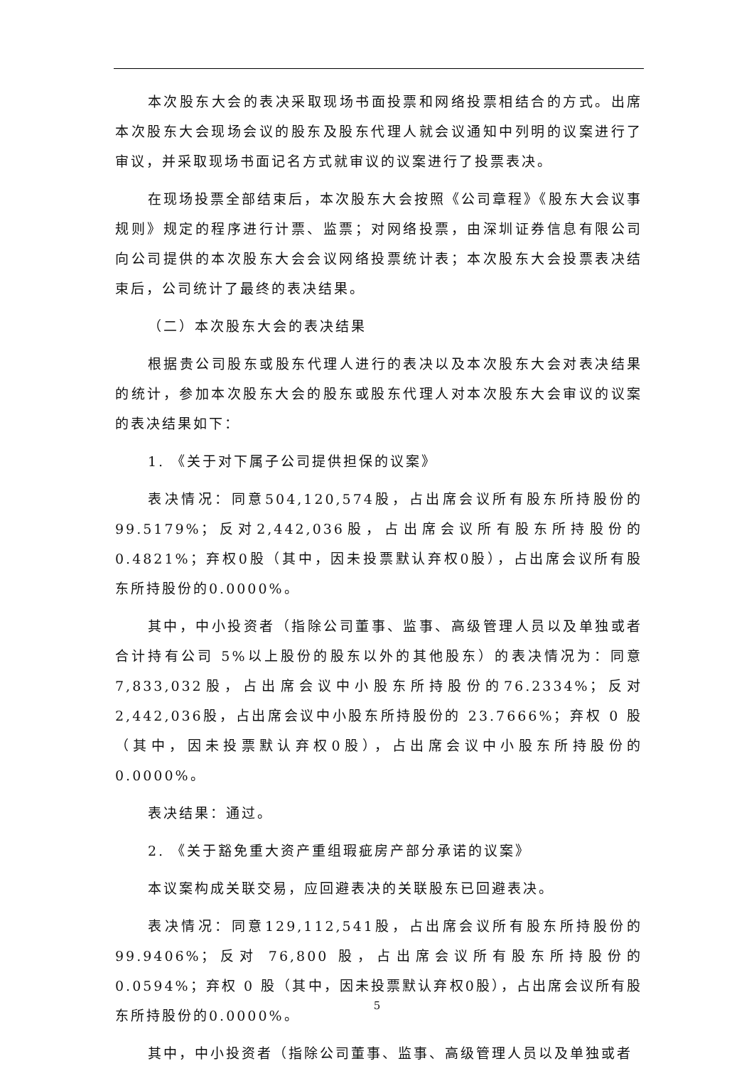本次股东大会的表决采取现场书面投票和网络投票相结合的方式。出席本次股东大会现场会议的股东及股东代理人就会议通知中列明的议案进行了审议，并采取现场书面记名方式就审议的议案进行了投票表决。
在现场投票全部结束后，本次股东大会按照《公司章程》《股东大会议事规则》规定的程序进行计票、监票；对网络投票，由深圳证券信息有限公司向公司提供的本次股东大会会议网络投票统计表；本次股东大会投票表决结束后，公司统计了最终的表决结果。
（二）本次股东大会的表决结果
根据贵公司股东或股东代理人进行的表决以及本次股东大会对表决结果的统计，参加本次股东大会的股东或股东代理人对本次股东大会审议的议案的表决结果如下：
1. 《关于对下属子公司提供担保的议案》
表决情况：同意504,120,574股，占出席会议所有股东所持股份的99.5179%；反对2,442,036股，占出席会议所有股东所持股份的0.4821%；弃权0股（其中，因未投票默认弃权0股），占出席会议所有股东所持股份的0.0000%。
其中，中小投资者（指除公司董事、监事、高级管理人员以及单独或者合计持有公司 5%以上股份的股东以外的其他股东）的表决情况为：同意7,833,032股，占出席会议中小股东所持股份的76.2334%；反对2,442,036股，占出席会议中小股东所持股份的 23.7666%；弃权 0 股（其中，因未投票默认弃权0股），占出席会议中小股东所持股份的0.0000%。
表决结果：通过。
2. 《关于豁免重大资产重组瑕疵房产部分承诺的议案》
本议案构成关联交易，应回避表决的关联股东已回避表决。
表决情况：同意129,112,541股，占出席会议所有股东所持股份的99.9406%；反对 76,800 股，占出席会议所有股东所持股份的 0.0594%；弃权 0 股（其中，因未投票默认弃权0股），占出席会议所有股东所持股份的0.0000%。
其中，中小投资者（指除公司董事、监事、高级管理人员以及单独或者
5